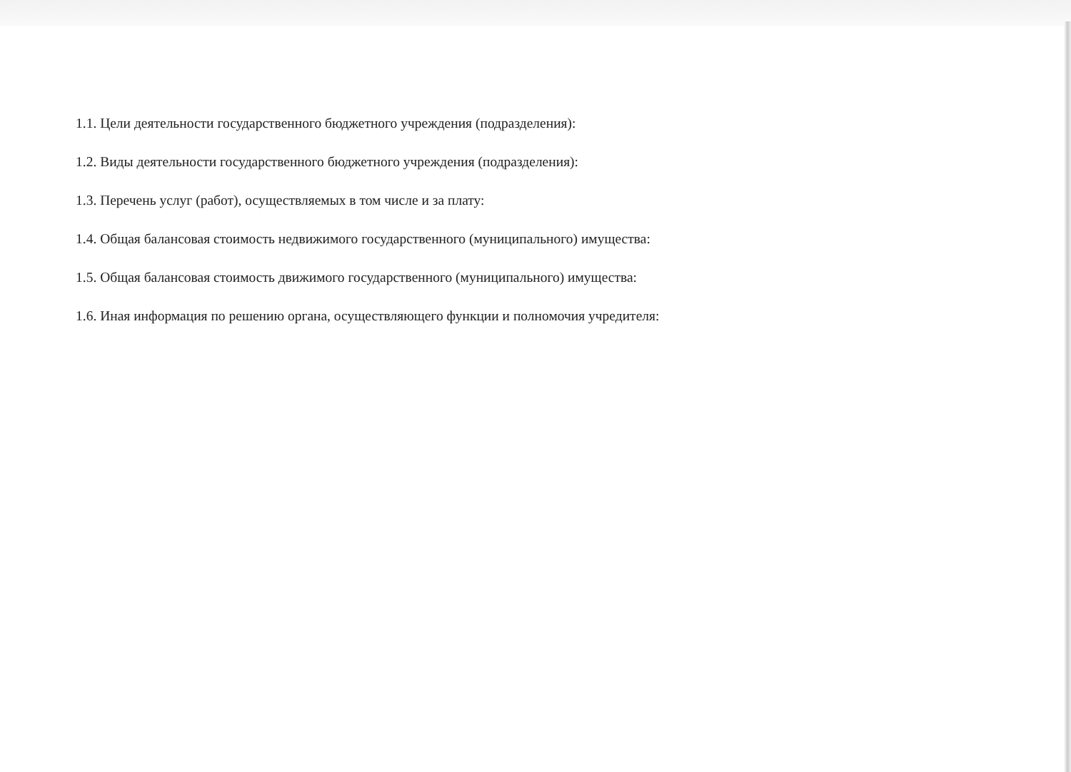1.1. Цели деятельности государственного бюджетного учреждения (подразделения):
1.2. Виды деятельности государственного бюджетного учреждения (подразделения):
1.3. Перечень услуг (работ), осуществляемых в том числе и за плату:
1.4. Общая балансовая стоимость недвижимого государственного (муниципального) имущества:
1.5. Общая балансовая стоимость движимого государственного (муниципального) имущества:
1.6. Иная информация по решению органа, осуществляющего функции и полномочия учредителя: